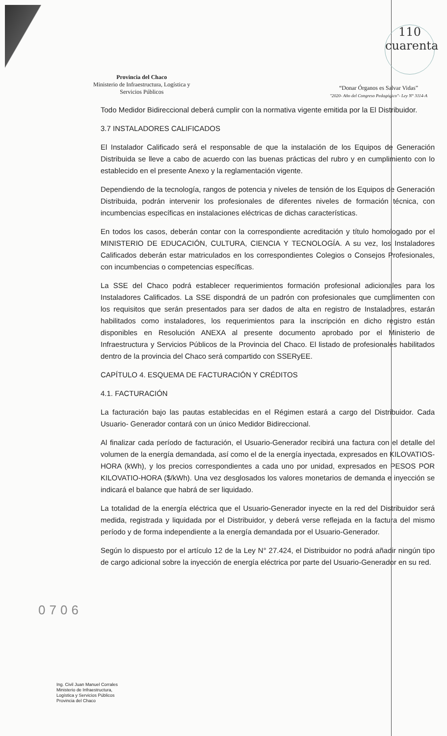110
cuarenta
Provincia del Chaco
Ministerio de Infraestructura, Logística y
Servicios Públicos
“Donar Órganos es Salvar Vidas”
"2020- Año del Congreso Pedagógico"- Ley N° 3114-A
Todo Medidor Bidireccional deberá cumplir con la normativa vigente emitida por la El Distribuidor.
3.7 INSTALADORES CALIFICADOS
El Instalador Calificado será el responsable de que la instalación de los Equipos de Generación Distribuida se lleve a cabo de acuerdo con las buenas prácticas del rubro y en cumplimiento con lo establecido en el presente Anexo y la reglamentación vigente.
Dependiendo de la tecnología, rangos de potencia y niveles de tensión de los Equipos de Generación Distribuida, podrán intervenir los profesionales de diferentes niveles de formación técnica, con incumbencias específicas en instalaciones eléctricas de dichas características.
En todos los casos, deberán contar con la correspondiente acreditación y título homologado por el MINISTERIO DE EDUCACIÓN, CULTURA, CIENCIA Y TECNOLOGÍA. A su vez, los Instaladores Calificados deberán estar matriculados en los correspondientes Colegios o Consejos Profesionales, con incumbencias o competencias específicas.
La SSE del Chaco podrá establecer requerimientos formación profesional adicionales para los Instaladores Calificados. La SSE dispondrá de un padrón con profesionales que cumplimenten con los requisitos que serán presentados para ser dados de alta en registro de Instaladores, estarán habilitados como instaladores, los requerimientos para la inscripción en dicho registro están disponibles en Resolución ANEXA al presente documento aprobado por el Ministerio de Infraestructura y Servicios Públicos de la Provincia del Chaco. El listado de profesionales habilitados dentro de la provincia del Chaco será compartido con SSERyEE.
CAPÍTULO 4. ESQUEMA DE FACTURACIÓN Y CRÉDITOS
4.1. FACTURACIÓN
La facturación bajo las pautas establecidas en el Régimen estará a cargo del Distribuidor. Cada Usuario- Generador contará con un único Medidor Bidireccional.
Al finalizar cada período de facturación, el Usuario-Generador recibirá una factura con el detalle del volumen de la energía demandada, así como el de la energía inyectada, expresados en KILOVATIOS-HORA (kWh), y los precios correspondientes a cada uno por unidad, expresados en PESOS POR KILOVATIO-HORA ($/kWh). Una vez desglosados los valores monetarios de demanda e inyección se indicará el balance que habrá de ser liquidado.
La totalidad de la energía eléctrica que el Usuario-Generador inyecte en la red del Distribuidor será medida, registrada y liquidada por el Distribuidor, y deberá verse reflejada en la factura del mismo período y de forma independiente a la energía demandada por el Usuario-Generador.
Según lo dispuesto por el artículo 12 de la Ley N° 27.424, el Distribuidor no podrá añadir ningún tipo de cargo adicional sobre la inyección de energía eléctrica por parte del Usuario-Generador en su red.
0706
Ing. Civil Juan Manuel Corrales
Ministerio de Infraestructura,
Logística y Servicios Públicos
Provincia del Chaco